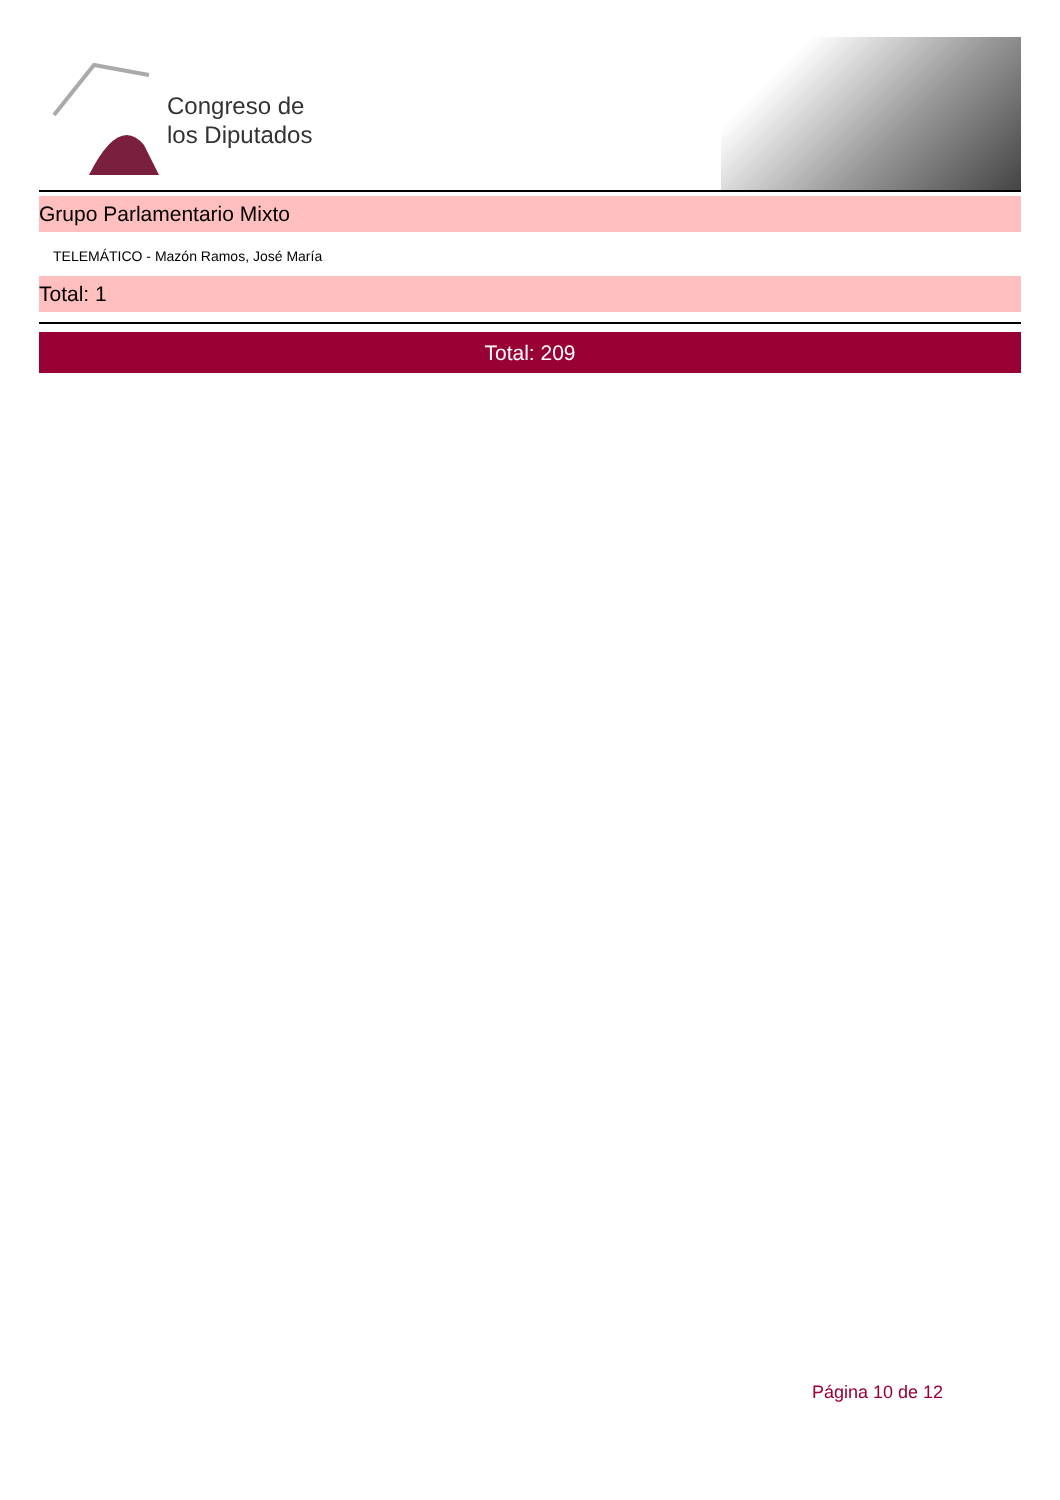Congreso de
los Diputados
Grupo Parlamentario Mixto
TELEMÁTICO - Mazón Ramos, José María
Total: 1
Total: 209
Página 10 de 12